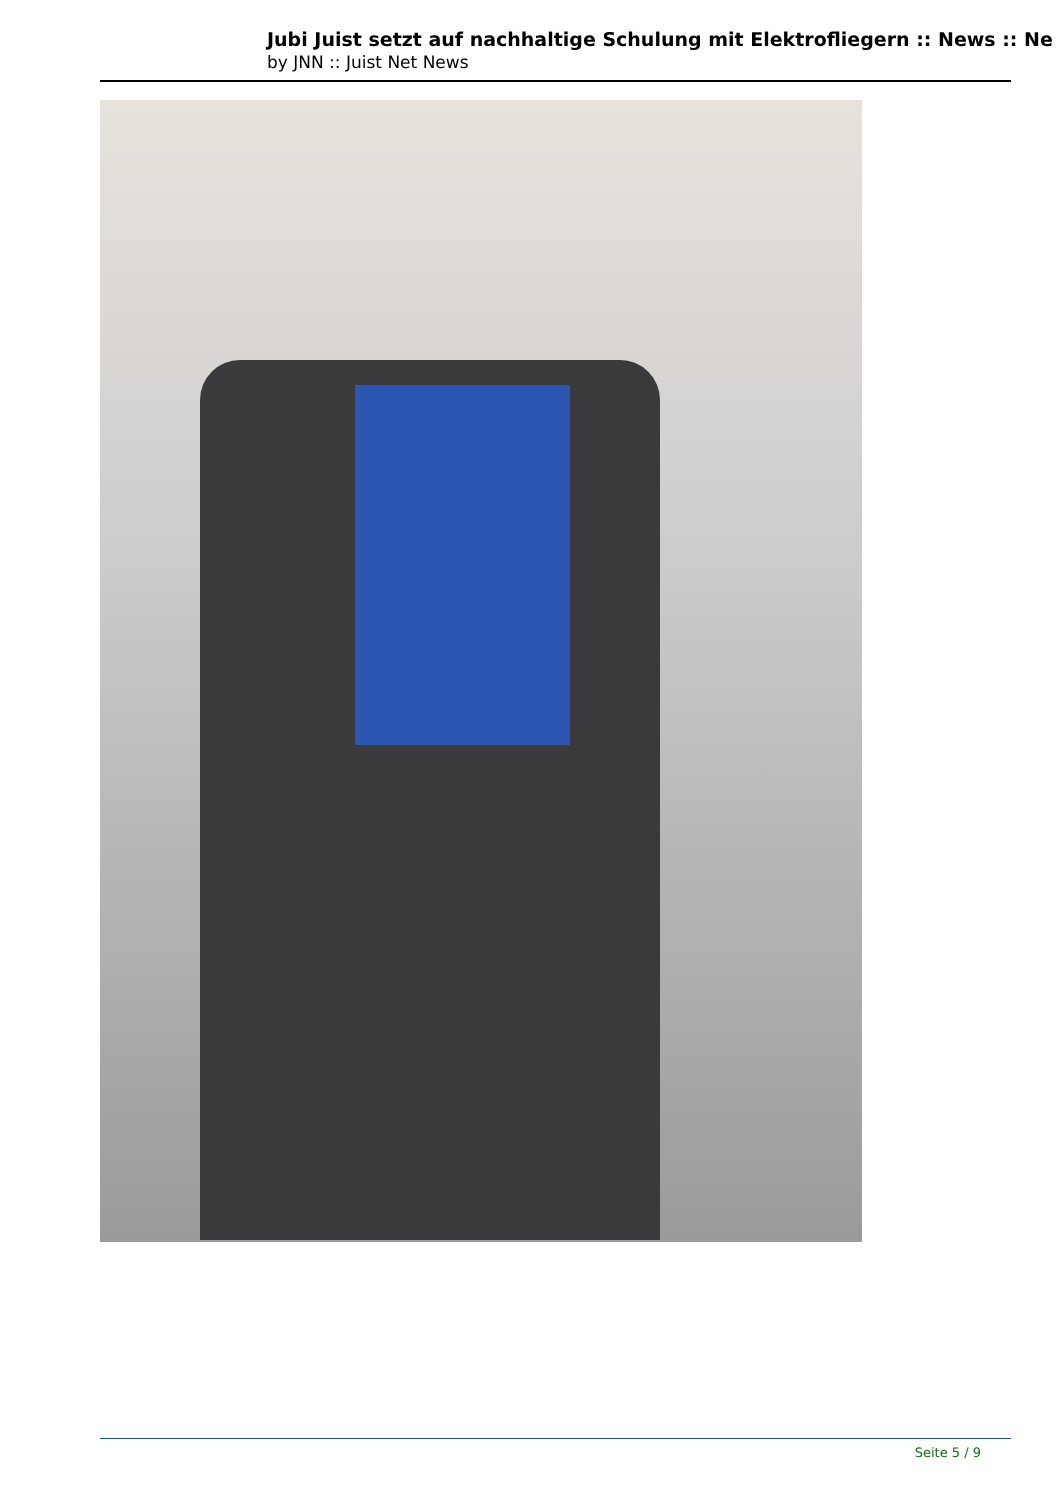Jubi Juist setzt auf nachhaltige Schulung mit Elektrofliegern :: News :: Ne
by JNN :: Juist Net News
Seite 5 / 9